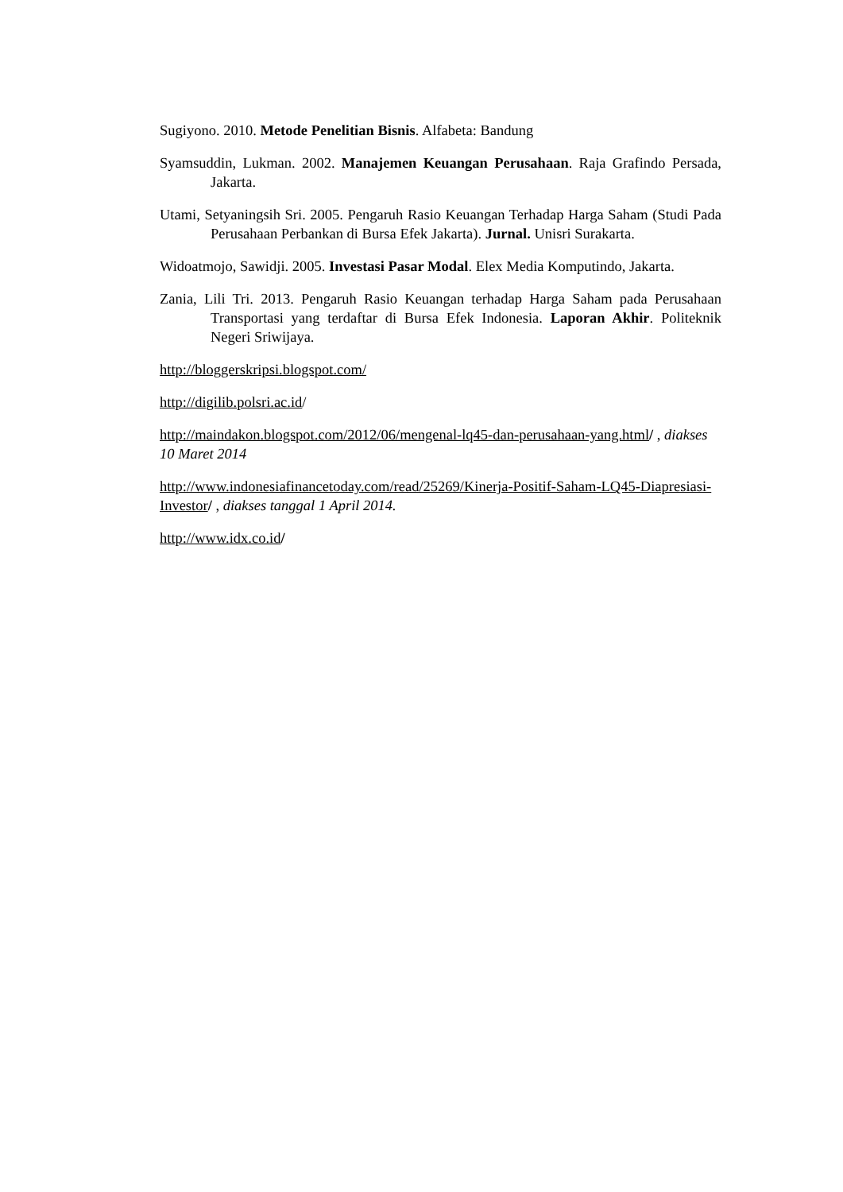Sugiyono. 2010. Metode Penelitian Bisnis. Alfabeta: Bandung
Syamsuddin, Lukman. 2002. Manajemen Keuangan Perusahaan. Raja Grafindo Persada, Jakarta.
Utami, Setyaningsih Sri. 2005. Pengaruh Rasio Keuangan Terhadap Harga Saham (Studi Pada Perusahaan Perbankan di Bursa Efek Jakarta). Jurnal. Unisri Surakarta.
Widoatmojo, Sawidji. 2005. Investasi Pasar Modal. Elex Media Komputindo, Jakarta.
Zania, Lili Tri. 2013. Pengaruh Rasio Keuangan terhadap Harga Saham pada Perusahaan Transportasi yang terdaftar di Bursa Efek Indonesia. Laporan Akhir. Politeknik Negeri Sriwijaya.
http://bloggerskripsi.blogspot.com/
http://digilib.polsri.ac.id/
http://maindakon.blogspot.com/2012/06/mengenal-lq45-dan-perusahaan-yang.html/ , diakses 10 Maret 2014
http://www.indonesiafinancetoday.com/read/25269/Kinerja-Positif-Saham-LQ45-Diapresiasi-Investor/ , diakses tanggal 1 April 2014.
http://www.idx.co.id/